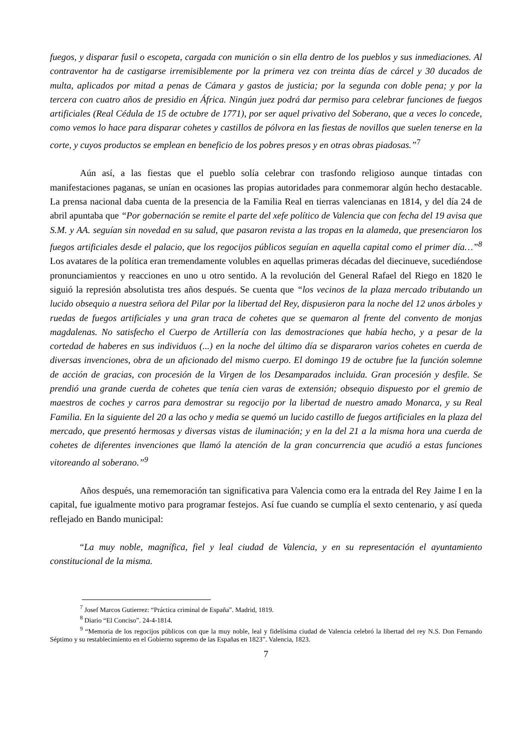fuegos, y disparar fusil o escopeta, cargada con munición o sin ella dentro de los pueblos y sus inmediaciones. Al contraventor ha de castigarse irremisiblemente por la primera vez con treinta días de cárcel y 30 ducados de multa, aplicados por mitad a penas de Cámara y gastos de justicia; por la segunda con doble pena; y por la tercera con cuatro años de presidio en África. Ningún juez podrá dar permiso para celebrar funciones de fuegos artificiales (Real Cédula de 15 de octubre de 1771), por ser aquel privativo del Soberano, que a veces lo concede, como vemos lo hace para disparar cohetes y castillos de pólvora en las fiestas de novillos que suelen tenerse en la corte, y cuyos productos se emplean en beneficio de los pobres presos y en otras obras piadosas.”<sup>7</sup>
Aún así, a las fiestas que el pueblo solía celebrar con trasfondo religioso aunque tintadas con manifestaciones paganas, se unían en ocasiones las propias autoridades para conmemorar algún hecho destacable. La prensa nacional daba cuenta de la presencia de la Familia Real en tierras valencianas en 1814, y del día 24 de abril apuntaba que “Por gobernación se remite el parte del xefe político de Valencia que con fecha del 19 avisa que S.M. y AA. seguían sin novedad en su salud, que pasaron revista a las tropas en la alameda, que presenciaron los fuegos artificiales desde el palacio, que los regocijos públicos seguían en aquella capital como el primer día…”<sup>8</sup> Los avatares de la política eran tremendamente volubles en aquellas primeras décadas del diecinueve, sucediéndose pronunciamientos y reacciones en uno u otro sentido. A la revolución del General Rafael del Riego en 1820 le siguió la represión absolutista tres años después. Se cuenta que “los vecinos de la plaza mercado tributando un lucido obsequio a nuestra señora del Pilar por la libertad del Rey, dispusieron para la noche del 12 unos árboles y ruedas de fuegos artificiales y una gran traca de cohetes que se quemaron al frente del convento de monjas magdalenas. No satisfecho el Cuerpo de Artillería con las demostraciones que había hecho, y a pesar de la cortedad de haberes en sus individuos (...) en la noche del último día se dispararon varios cohetes en cuerda de diversas invenciones, obra de un aficionado del mismo cuerpo. El domingo 19 de octubre fue la función solemne de acción de gracias, con procesión de la Virgen de los Desamparados incluida. Gran procesión y desfile. Se prendió una grande cuerda de cohetes que tenía cien varas de extensión; obsequio dispuesto por el gremio de maestros de coches y carros para demostrar su regocijo por la libertad de nuestro amado Monarca, y su Real Familia. En la siguiente del 20 a las ocho y media se quemó un lucido castillo de fuegos artificiales en la plaza del mercado, que presentó hermosas y diversas vistas de iluminación; y en la del 21 a la misma hora una cuerda de cohetes de diferentes invenciones que llamó la atención de la gran concurrencia que acudió a estas funciones vitoreando al soberano.”<sup>9</sup>
Años después, una rememoración tan significativa para Valencia como era la entrada del Rey Jaime I en la capital, fue igualmente motivo para programar festejos. Así fue cuando se cumplía el sexto centenario, y así queda reflejado en Bando municipal:
“La muy noble, magnífica, fiel y leal ciudad de Valencia, y en su representación el ayuntamiento constitucional de la misma.
<sup>7</sup> Josef Marcos Gutierrez: “Práctica criminal de España”. Madrid, 1819.
<sup>8</sup> Diario “El Conciso”. 24-4-1814.
<sup>9</sup> “Memoria de los regocijos públicos con que la muy noble, leal y fidelísima ciudad de Valencia celebró la libertad del rey N.S. Don Fernando Séptimo y su restablecimiento en el Gobierno supremo de las Españas en 1823”. Valencia, 1823.
7